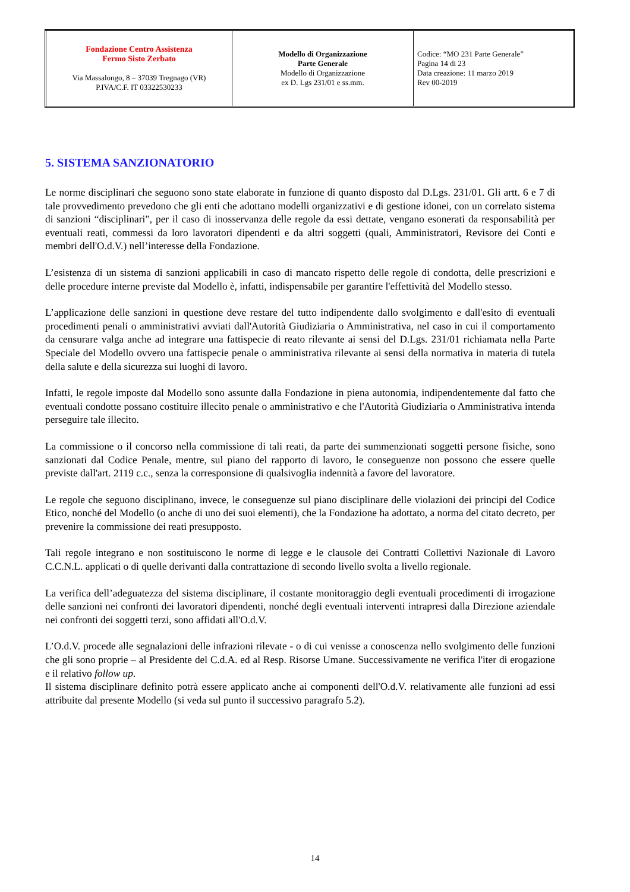| Fondazione Centro Assistenza Fermo Sisto Zerbato Via Massalongo, 8 – 37039 Tregnago (VR) P.IVA/C.F. IT 03322530233 | Modello di Organizzazione Parte Generale Modello di Organizzazione ex D. Lgs 231/01 e ss.mm. | Codice: “MO 231 Parte Generale” Pagina 14 di 23 Data creazione: 11 marzo 2019 Rev 00-2019 |
5. SISTEMA SANZIONATORIO
Le norme disciplinari che seguono sono state elaborate in funzione di quanto disposto dal D.Lgs. 231/01. Gli artt. 6 e 7 di tale provvedimento prevedono che gli enti che adottano modelli organizzativi e di gestione idonei, con un correlato sistema di sanzioni “disciplinari”, per il caso di inosservanza delle regole da essi dettate, vengano esonerati da responsabilità per eventuali reati, commessi da loro lavoratori dipendenti e da altri soggetti (quali, Amministratori, Revisore dei Conti e membri dell'O.d.V.) nell’interesse della Fondazione.
L’esistenza di un sistema di sanzioni applicabili in caso di mancato rispetto delle regole di condotta, delle prescrizioni e delle procedure interne previste dal Modello è, infatti, indispensabile per garantire l'effettività del Modello stesso.
L’applicazione delle sanzioni in questione deve restare del tutto indipendente dallo svolgimento e dall'esito di eventuali procedimenti penali o amministrativi avviati dall'Autorità Giudiziaria o Amministrativa, nel caso in cui il comportamento da censurare valga anche ad integrare una fattispecie di reato rilevante ai sensi del D.Lgs. 231/01 richiamata nella Parte Speciale del Modello ovvero una fattispecie penale o amministrativa rilevante ai sensi della normativa in materia di tutela della salute e della sicurezza sui luoghi di lavoro.
Infatti, le regole imposte dal Modello sono assunte dalla Fondazione in piena autonomia, indipendentemente dal fatto che eventuali condotte possano costituire illecito penale o amministrativo e che l'Autorità Giudiziaria o Amministrativa intenda perseguire tale illecito.
La commissione o il concorso nella commissione di tali reati, da parte dei summenzionati soggetti persone fisiche, sono sanzionati dal Codice Penale, mentre, sul piano del rapporto di lavoro, le conseguenze non possono che essere quelle previste dall'art. 2119 c.c., senza la corresponsione di qualsivoglia indennità a favore del lavoratore.
Le regole che seguono disciplinano, invece, le conseguenze sul piano disciplinare delle violazioni dei principi del Codice Etico, nonché del Modello (o anche di uno dei suoi elementi), che la Fondazione ha adottato, a norma del citato decreto, per prevenire la commissione dei reati presupposto.
Tali regole integrano e non sostituiscono le norme di legge e le clausole dei Contratti Collettivi Nazionale di Lavoro C.C.N.L. applicati o di quelle derivanti dalla contrattazione di secondo livello svolta a livello regionale.
La verifica dell’adeguatezza del sistema disciplinare, il costante monitoraggio degli eventuali procedimenti di irrogazione delle sanzioni nei confronti dei lavoratori dipendenti, nonché degli eventuali interventi intrapresi dalla Direzione aziendale nei confronti dei soggetti terzi, sono affidati all'O.d.V.
L’O.d.V. procede alle segnalazioni delle infrazioni rilevate - o di cui venisse a conoscenza nello svolgimento delle funzioni che gli sono proprie – al Presidente del C.d.A. ed al Resp. Risorse Umane. Successivamente ne verifica l'iter di erogazione e il relativo follow up.
Il sistema disciplinare definito potrà essere applicato anche ai componenti dell'O.d.V. relativamente alle funzioni ad essi attribuite dal presente Modello (si veda sul punto il successivo paragrafo 5.2).
14